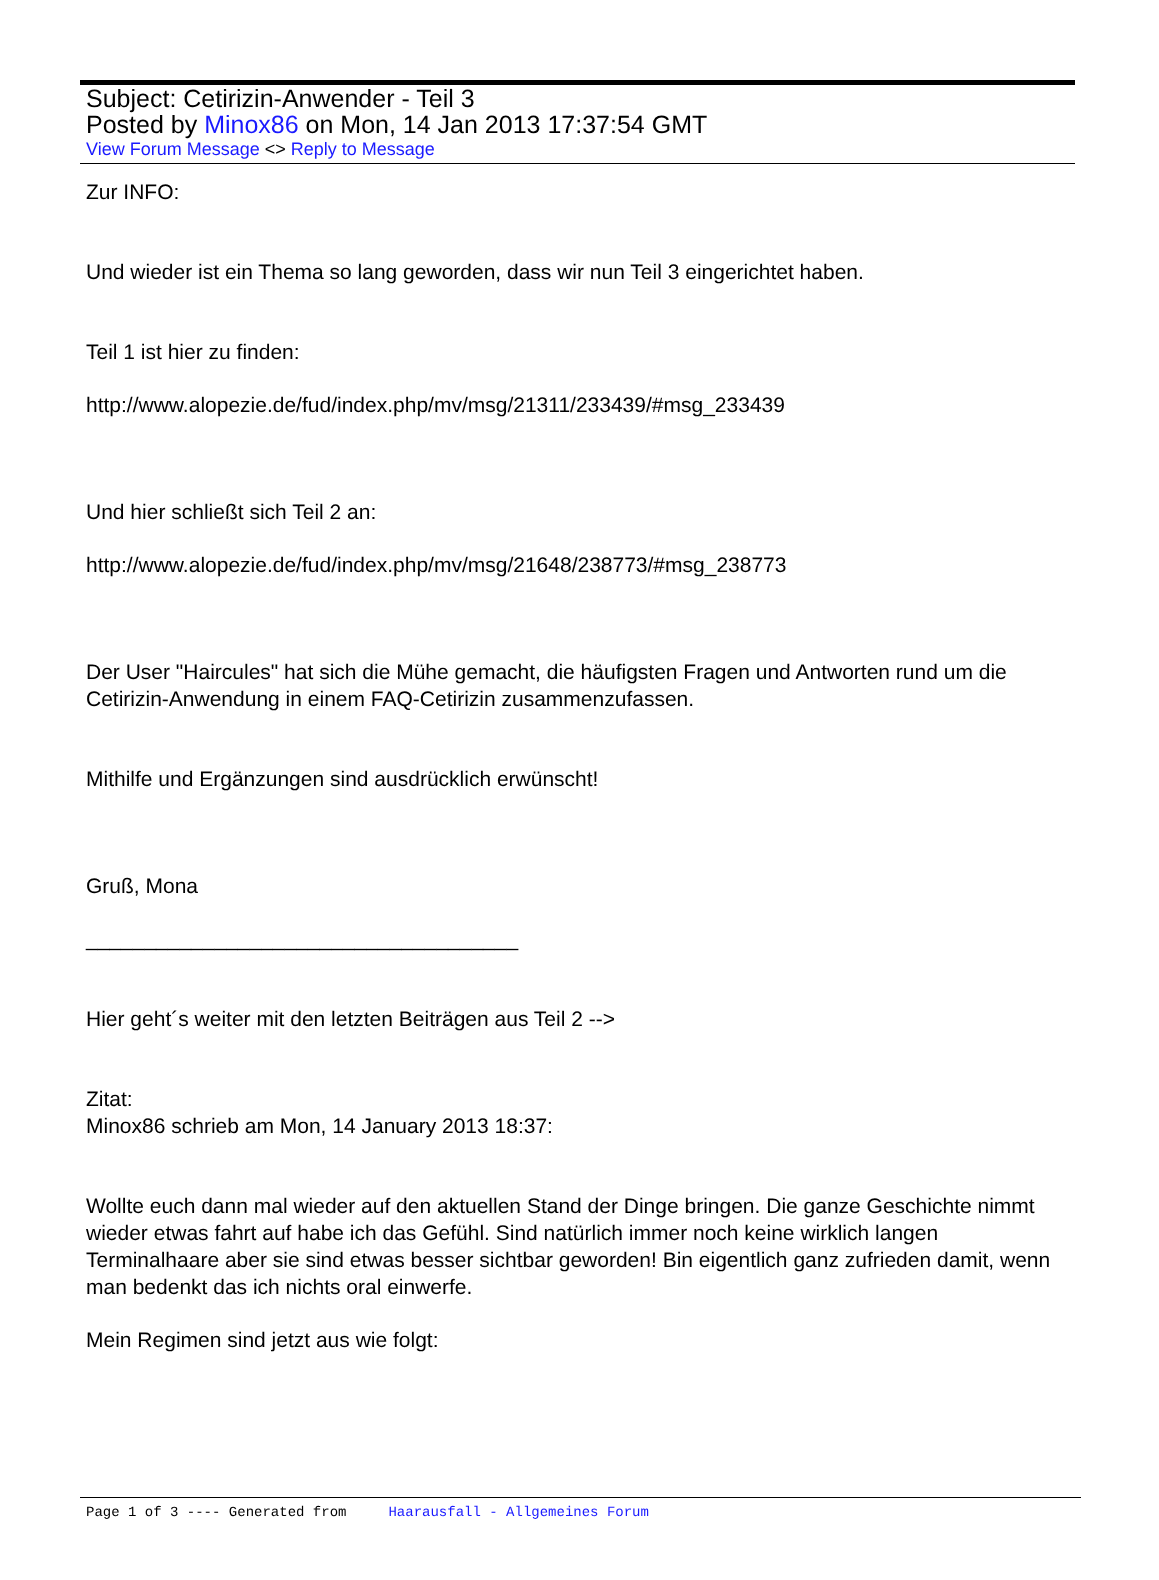Subject: Cetirizin-Anwender - Teil 3
Posted by Minox86 on Mon, 14 Jan 2013 17:37:54 GMT
View Forum Message <> Reply to Message
Zur INFO:
Und wieder ist ein Thema so lang geworden, dass wir nun Teil 3 eingerichtet haben.
Teil 1 ist hier zu finden:
http://www.alopezie.de/fud/index.php/mv/msg/21311/233439/#msg_233439
Und hier schließt sich Teil 2 an:
http://www.alopezie.de/fud/index.php/mv/msg/21648/238773/#msg_238773
Der User "Haircules" hat sich die Mühe gemacht, die häufigsten Fragen und Antworten rund um die Cetirizin-Anwendung in einem FAQ-Cetirizin zusammenzufassen.
Mithilfe und Ergänzungen sind ausdrücklich erwünscht!
Gruß, Mona
_____________________________________
Hier geht´s weiter mit den letzten Beiträgen aus Teil 2 -->
Zitat:
Minox86 schrieb am Mon, 14 January 2013 18:37:
Wollte euch dann mal wieder auf den aktuellen Stand der Dinge bringen. Die ganze Geschichte nimmt wieder etwas fahrt auf habe ich das Gefühl. Sind natürlich immer noch keine wirklich langen Terminalhaare aber sie sind etwas besser sichtbar geworden! Bin eigentlich ganz zufrieden damit, wenn man bedenkt das ich nichts oral einwerfe.
Mein Regimen sind jetzt aus wie folgt:
Page 1 of 3 ---- Generated from Haarausfall - Allgemeines Forum